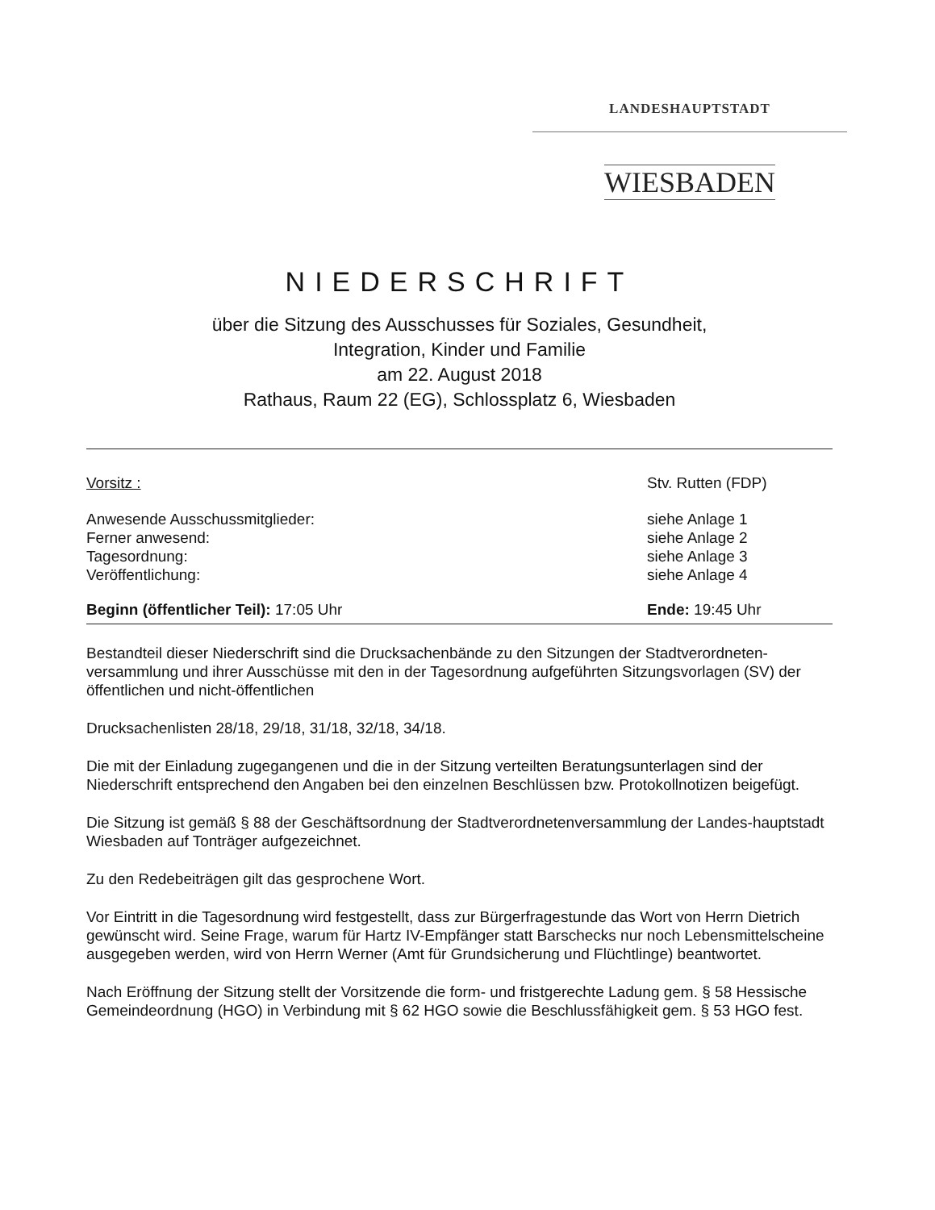LANDESHAUPTSTADT
WIESBADEN
NIEDERSCHRIFT
über die Sitzung des Ausschusses für Soziales, Gesundheit,
Integration, Kinder und Familie
am 22. August 2018
Rathaus, Raum 22 (EG), Schlossplatz 6, Wiesbaden
Vorsitz : Stv. Rutten (FDP)
Anwesende Ausschussmitglieder: siehe Anlage 1
Ferner anwesend: siehe Anlage 2
Tagesordnung: siehe Anlage 3
Veröffentlichung: siehe Anlage 4
Beginn (öffentlicher Teil): 17:05 Uhr Ende: 19:45 Uhr
Bestandteil dieser Niederschrift sind die Drucksachenbände zu den Sitzungen der Stadtverordneten-versammlung und ihrer Ausschüsse mit den in der Tagesordnung aufgeführten Sitzungsvorlagen (SV) der öffentlichen und nicht-öffentlichen
Drucksachenlisten 28/18, 29/18, 31/18, 32/18, 34/18.
Die mit der Einladung zugegangenen und die in der Sitzung verteilten Beratungsunterlagen sind der Niederschrift entsprechend den Angaben bei den einzelnen Beschlüssen bzw. Protokollnotizen beigefügt.
Die Sitzung ist gemäß § 88 der Geschäftsordnung der Stadtverordnetenversammlung der Landes-hauptstadt Wiesbaden auf Tonträger aufgezeichnet.
Zu den Redebeiträgen gilt das gesprochene Wort.
Vor Eintritt in die Tagesordnung wird festgestellt, dass zur Bürgerfragestunde das Wort von Herrn Dietrich gewünscht wird. Seine Frage, warum für Hartz IV-Empfänger statt Barschecks nur noch Lebensmittelscheine ausgegeben werden, wird von Herrn Werner (Amt für Grundsicherung und Flüchtlinge) beantwortet.
Nach Eröffnung der Sitzung stellt der Vorsitzende die form- und fristgerechte Ladung gem. § 58 Hessische Gemeindeordnung (HGO) in Verbindung mit § 62 HGO sowie die Beschlussfähigkeit gem. § 53 HGO fest.